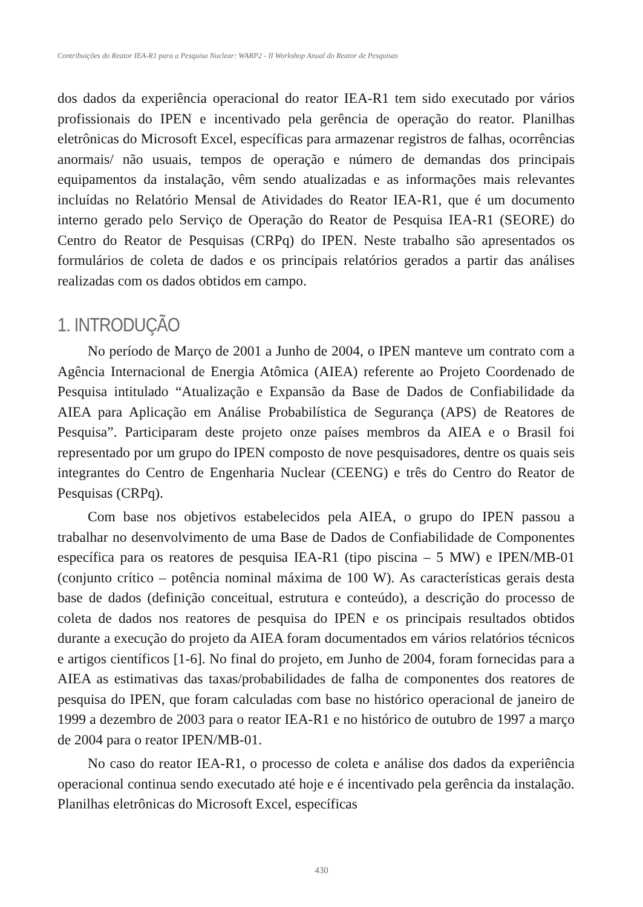Contribuições do Reator IEA-R1 para a Pesquisa Nuclear: WARP2 - II Workshop Anual do Reator de Pesquisas
dos dados da experiência operacional do reator IEA-R1 tem sido executado por vários profissionais do IPEN e incentivado pela gerência de operação do reator. Planilhas eletrônicas do Microsoft Excel, específicas para armazenar registros de falhas, ocorrências anormais/ não usuais, tempos de operação e número de demandas dos principais equipamentos da instalação, vêm sendo atualizadas e as informações mais relevantes incluídas no Relatório Mensal de Atividades do Reator IEA-R1, que é um documento interno gerado pelo Serviço de Operação do Reator de Pesquisa IEA-R1 (SEORE) do Centro do Reator de Pesquisas (CRPq) do IPEN. Neste trabalho são apresentados os formulários de coleta de dados e os principais relatórios gerados a partir das análises realizadas com os dados obtidos em campo.
1. INTRODUÇÃO
No período de Março de 2001 a Junho de 2004, o IPEN manteve um contrato com a Agência Internacional de Energia Atômica (AIEA) referente ao Projeto Coordenado de Pesquisa intitulado “Atualização e Expansão da Base de Dados de Confiabilidade da AIEA para Aplicação em Análise Probabilística de Segurança (APS) de Reatores de Pesquisa”. Participaram deste projeto onze países membros da AIEA e o Brasil foi representado por um grupo do IPEN composto de nove pesquisadores, dentre os quais seis integrantes do Centro de Engenharia Nuclear (CEENG) e três do Centro do Reator de Pesquisas (CRPq).
Com base nos objetivos estabelecidos pela AIEA, o grupo do IPEN passou a trabalhar no desenvolvimento de uma Base de Dados de Confiabilidade de Componentes específica para os reatores de pesquisa IEA-R1 (tipo piscina – 5 MW) e IPEN/MB-01 (conjunto crítico – potência nominal máxima de 100 W). As características gerais desta base de dados (definição conceitual, estrutura e conteúdo), a descrição do processo de coleta de dados nos reatores de pesquisa do IPEN e os principais resultados obtidos durante a execução do projeto da AIEA foram documentados em vários relatórios técnicos e artigos científicos [1-6]. No final do projeto, em Junho de 2004, foram fornecidas para a AIEA as estimativas das taxas/probabilidades de falha de componentes dos reatores de pesquisa do IPEN, que foram calculadas com base no histórico operacional de janeiro de 1999 a dezembro de 2003 para o reator IEA-R1 e no histórico de outubro de 1997 a março de 2004 para o reator IPEN/MB-01.
No caso do reator IEA-R1, o processo de coleta e análise dos dados da experiência operacional continua sendo executado até hoje e é incentivado pela gerência da instalação. Planilhas eletrônicas do Microsoft Excel, específicas
430